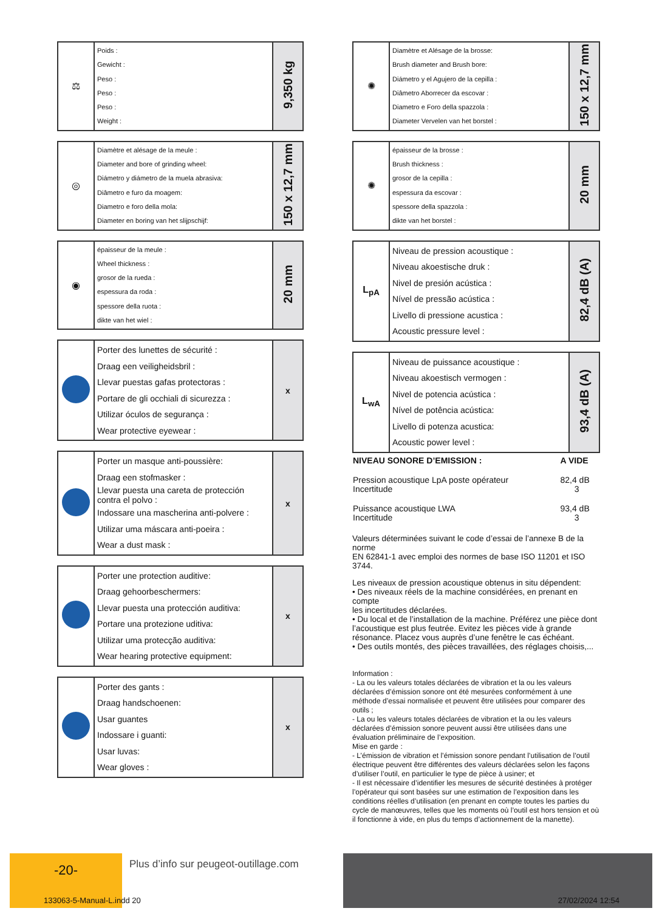| ⚖ | Poids : Gewicht : Peso : Peso : Peso : Weight : | 9,350 kg |
| ◎ | Diamètre et alésage de la meule : Diameter and bore of grinding wheel: Diámetro y diámetro de la muela abrasiva: Diâmetro e furo da moagem: Diametro e foro della mola: Diameter en boring van het slijpschijf: | 150 x 12,7 mm |
| ◉ | épaisseur de la meule : Wheel thickness : grosor de la rueda : espessura da roda : spessore della ruota : dikte van het wiel : | 20 mm |
| | Porter des lunettes de sécurité : Draag een veiligheidsbril : Llevar puestas gafas protectoras : Portare de gli occhiali di sicurezza : Utilizar óculos de segurança : Wear protective eyewear : | x |
| | Porter un masque anti-poussière: Draag een stofmasker : Llevar puesta una careta de protección contra el polvo : Indossare una mascherina anti-polvere : Utilizar uma máscara anti-poeira : Wear a dust mask : | x |
| | Porter une protection auditive: Draag gehoorbeschermers: Llevar puesta una protección auditiva: Portare una protezione uditiva: Utilizar uma protecção auditiva: Wear hearing protective equipment: | x |
| | Porter des gants : Draag handschoenen: Usar guantes Indossare i guanti: Usar luvas: Wear gloves : | x |
| ✺ | Diamètre et Alésage de la brosse: Brush diameter and Brush bore: Diámetro y el Agujero de la cepilla : Diâmetro Aborrecer da escovar : Diametro e Foro della spazzola : Diameter Vervelen van het borstel : | 150 x 12,7 mm |
| ✺ | épaisseur de la brosse : Brush thickness : grosor de la cepilla : espessura da escovar : spessore della spazzola : dikte van het borstel : | 20 mm |
| L<sub>pA</sub> | Niveau de pression acoustique : Niveau akoestische druk : Nivel de presión acústica : Nível de pressão acústica : Livello di pressione acustica : Acoustic pressure level : | 82,4 dB (A) |
| L<sub>wA</sub> | Niveau de puissance acoustique : Niveau akoestisch vermogen : Nivel de potencia acústica : Nível de potência acústica: Livello di potenza acustica: Acoustic power level : | 93,4 dB (A) |
| NIVEAU SONORE D’EMISSION : | A VIDE |
| --- | --- |
| Pression acoustique LpA poste opérateur Incertitude | 82,4 dB 3 |
| Puissance acoustique LWA Incertitude | 93,4 dB 3 |
Valeurs déterminées suivant le code d’essai de l’annexe B de la norme
EN 62841-1 avec emploi des normes de base ISO 11201 et ISO 3744.
Les niveaux de pression acoustique obtenus in situ dépendent:
• Des niveaux réels de la machine considérées, en prenant en compte
les incertitudes déclarées.
• Du local et de l’installation de la machine. Préférez une pièce dont
l’acoustique est plus feutrée. Evitez les pièces vide à grande résonance. Placez vous auprès d’une fenêtre le cas échéant.
• Des outils montés, des pièces travaillées, des réglages choisis,...
Information :
- La ou les valeurs totales déclarées de vibration et la ou les valeurs déclarées d’émission sonore ont été mesurées conformément à une méthode d’essai normalisée et peuvent être utilisées pour comparer des outils ;
- La ou les valeurs totales déclarées de vibration et la ou les valeurs déclarées d’émission sonore peuvent aussi être utilisées dans une évaluation préliminaire de l’exposition.
Mise en garde :
- L’émission de vibration et l’émission sonore pendant l’utilisation de l’outil électrique peuvent être différentes des valeurs déclarées selon les façons d’utiliser l’outil, en particulier le type de pièce à usiner; et
- Il est nécessaire d’identifier les mesures de sécurité destinées à protéger l’opérateur qui sont basées sur une estimation de l’exposition dans les conditions réelles d’utilisation (en prenant en compte toutes les parties du cycle de manœuvres, telles que les moments où l’outil est hors tension et où il fonctionne à vide, en plus du temps d’actionnement de la manette).
-20-
Plus d’info sur peugeot-outillage.com
133063-5-Manual-L.indd 20 27/02/2024 12:54